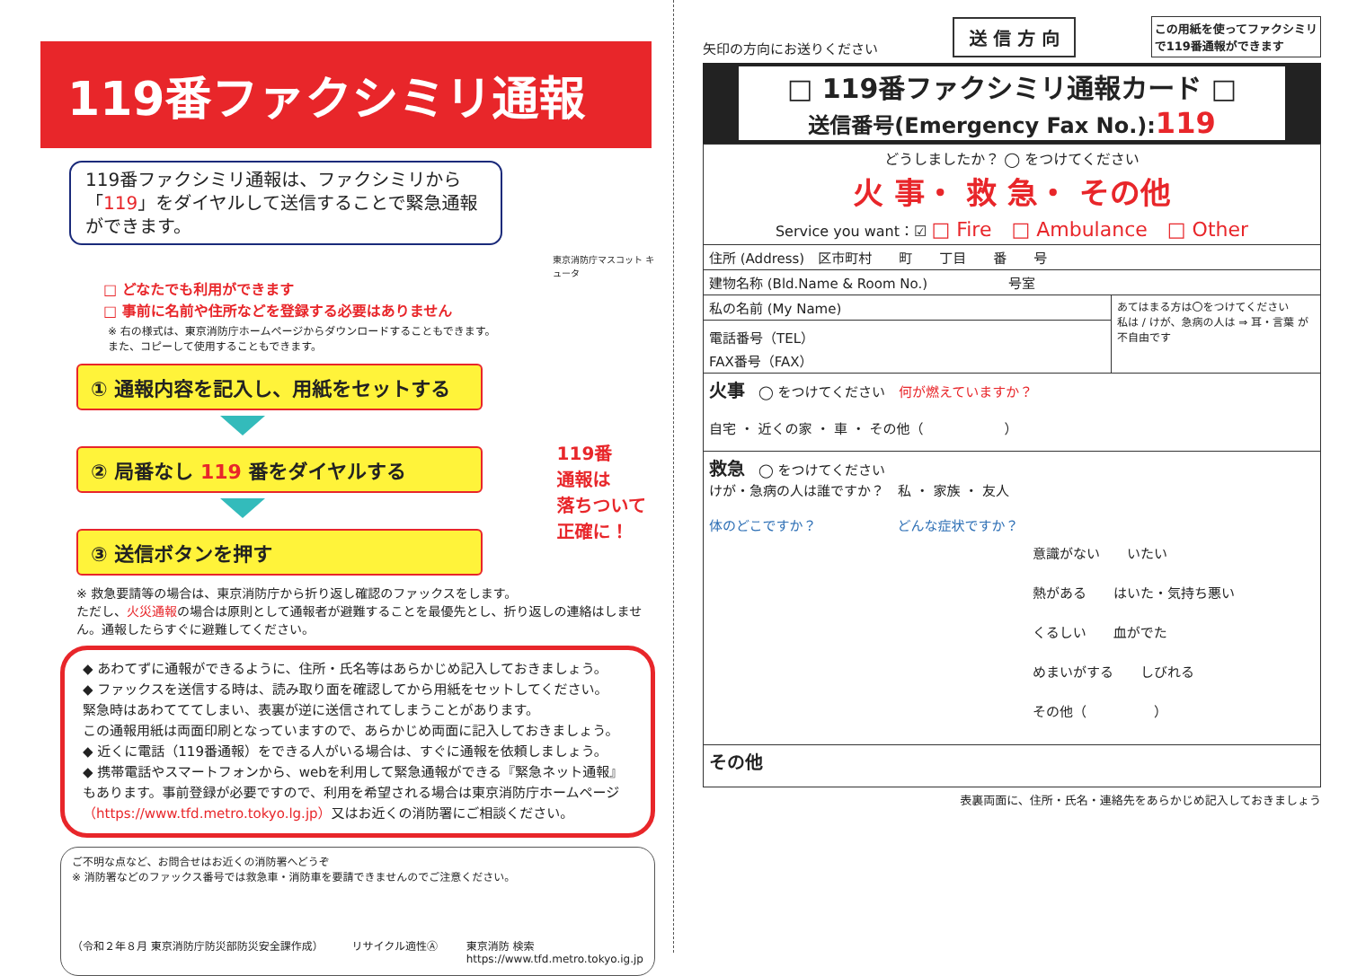119番ファクシミリ通報
119番ファクシミリ通報は、ファクシミリから「119」をダイヤルして送信することで緊急通報ができます。
東京消防庁マスコット キュータ
□ どなたでも利用ができます
□ 事前に名前や住所などを登録する必要はありません
※ 右の様式は、東京消防庁ホームページからダウンロードすることもできます。
また、コピーして使用することもできます。
① 通報内容を記入し、用紙をセットする
② 局番なし 119 番をダイヤルする
119番
通報は
落ちついて
正確に！
③ 送信ボタンを押す
※ 救急要請等の場合は、東京消防庁から折り返し確認のファックスをします。
ただし、火災通報の場合は原則として通報者が避難することを最優先とし、折り返しの連絡はしません。通報したらすぐに避難してください。
◆ あわてずに通報ができるように、住所・氏名等はあらかじめ記入しておきましょう。
◆ ファックスを送信する時は、読み取り面を確認してから用紙をセットしてください。
緊急時はあわてててしまい、表裏が逆に送信されてしまうことがあります。
この通報用紙は両面印刷となっていますので、あらかじめ両面に記入しておきましょう。
◆ 近くに電話（119番通報）をできる人がいる場合は、すぐに通報を依頼しましょう。
◆ 携帯電話やスマートフォンから、webを利用して緊急通報ができる『緊急ネット通報』もあります。事前登録が必要ですので、利用を希望される場合は東京消防庁ホームページ（https://www.tfd.metro.tokyo.lg.jp）又はお近くの消防署にご相談ください。
ご不明な点など、お問合せはお近くの消防署へどうぞ
※ 消防署などのファックス番号では救急車・消防車を要請できませんのでご注意ください。
（令和２年８月 東京消防庁防災部防災安全課作成） リサイクル適性Ⓐ 東京消防 検索
https://www.tfd.metro.tokyo.ig.jp
矢印の方向にお送りください 送 信 方 向 この用紙を使ってファクシミリ
で119番通報ができます
□ 119番ファクシミリ通報カード □
送信番号(Emergency Fax No.):119
| どうしましたか？ ◯ をつけてください 火 事・ 救 急・ その他 Service you want：☑ □ Fire □ Ambulance □ Other | |
| 住所 (Address) 区市町村 町 丁目 番 号 | |
| 建物名称 (Bld.Name & Room No.) 号室 | |
| 私の名前 (My Name) | あてはまる方は〇をつけてください 私は / けが、急病の人は ⇒ 耳・言葉 が 不自由です |
| 電話番号（TEL） FAX番号（FAX） | |
| 火事 ◯ をつけてください 何が燃えていますか？ 自宅 ・ 近くの家 ・ 車 ・ その他（ ） | |
| 救急 ◯ をつけてください けが・急病の人は誰ですか？ 私 ・ 家族 ・ 友人 体のどこですか？ どんな症状ですか？ 意識がない いたい 熱がある はいた・気持ち悪い くるしい 血がでた めまいがする しびれる その他（ ） | |
| その他 | |
表裏両面に、住所・氏名・連絡先をあらかじめ記入しておきましょう